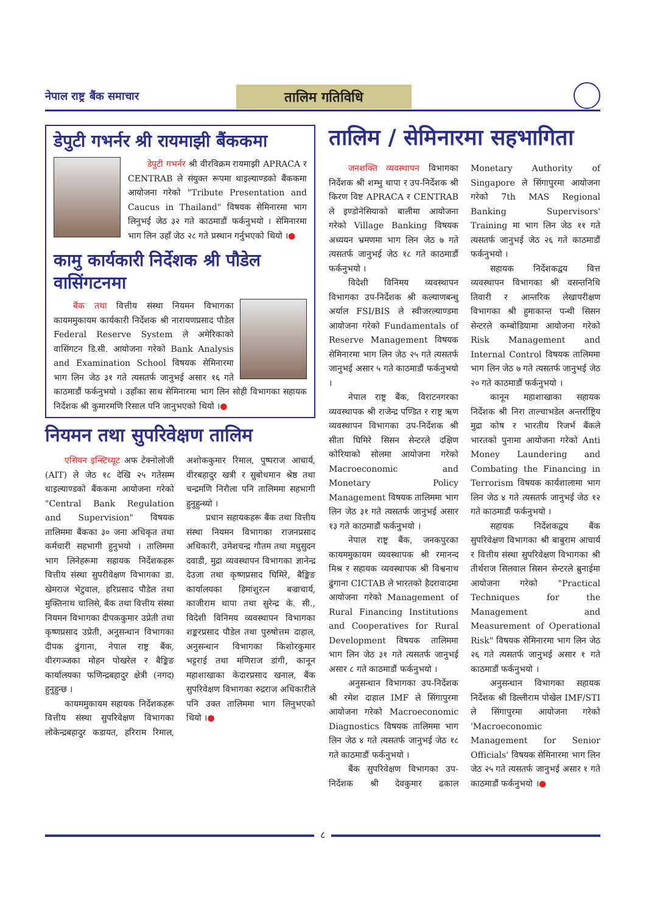नेपाल राष्ट्र बैंक समाचार
तालिम गतिविधि
डेपुटी गभर्नर श्री रायमाझी बैंककमा
डेपुटी गभर्नर श्री वीरविक्रम रायमाझी APRACA र CENTRAB ले संयुक्त रूपमा थाइल्याण्डको बैंककमा आयोजना गरेको "Tribute Presentation and Caucus in Thailand" विषयक सेमिनारमा भाग लिनुभई जेठ ३२ गते काठमाडौं फर्कनुभयो । सेमिनारमा भाग लिन उहाँ जेठ २८ गते प्रस्थान गर्नुभएको थियो ।●
कामु कार्यकारी निर्देशक श्री पौडेल वासिंगटनमा
बैंक तथा वित्तीय संस्था नियमन विभागका कायममुकायम कार्यकारी निर्देशक श्री नारायणप्रसाद पौडेल Federal Reserve System ले अमेरिकाको वासिंगटन डि.सी. आयोजना गरेको Bank Analysis and Examination School विषयक सेमिनारमा भाग लिन जेठ ३१ गते त्यसतर्फ जानुभई असार १६ गते काठमाडौं फर्कनुभयो । उहाँका साथ सेमिनारमा भाग लिन सोही विभागका सहायक निर्देशक श्री कुमारमणि रिसाल पनि जानुभएको थियो ।●
नियमन तथा सुपरिवेक्षण तालिम
एसियन इन्स्टिच्यूट अफ टेक्नोलोजी (AIT) ले जेठ १८ देखि २५ गतेसम्म थाइल्याण्डको बैंककमा आयोजना गरेको "Central Bank Regulation and Supervision" विषयक तालिममा बैंकका ३० जना अधिकृत तथा कर्मचारी सहभागी हुनुभयो । तालिममा भाग लिनेहरूमा सहायक निर्देशकहरू वित्तीय संस्था सुपरीवेक्षण विभागका डा. खेमराज भेटुवाल, हरिप्रसाद पौडेल तथा मुक्तिनाथ चालिसे, बैंक तथा वित्तीय संस्था नियमन विभागका दीपककुमार उप्रेती तथा कृष्णप्रसाद उप्रेती, अनुसन्धान विभागका दीपक ढुंगाना, नेपाल राष्ट्र बैंक, वीरगञ्जका मोहन पोखरेल र बैङ्किङ कार्यालयका फणिन्द्रबहादुर क्षेत्री (नगद) हुनुहुन्छ ।
कायममुकायम सहायक निर्देशकहरू वित्तीय संस्था सुपरिवेक्षण विभागका लोकेन्द्रबहादुर कडायत, हरिराम रिमाल, अशोककुमार रिमाल, पुष्पराज आचार्य, वीरबहादुर खत्री र सुबोधमान श्रेष्ठ तथा चन्द्रमणि निरौला पनि तालिममा सहभागी हुनुहुन्थ्यो ।
प्रधान सहायकहरू बैंक तथा वित्तीय संस्था नियमन विभागका राजनप्रसाद अधिकारी, उमेशचन्द्र गौतम तथा मधुसुदन दवाडी, मुद्रा व्यवस्थापन विभागका ज्ञानेन्द्र देउजा तथा कृष्णप्रसाद घिमिरे, बैङ्किङ कार्यालयका हिमांशुरत्न बज्राचार्य, काजीराम थापा तथा सुरेन्द्र के. सी., विदेशी विनिमय व्यवस्थापन विभागका शङ्करप्रसाद पौडेल तथा पुरुषोत्तम दाहाल, अनुसन्धान विभागका किशोरकुमार भट्टराई तथा मणिराज डांगी, कानून महाशाखाका केदारप्रसाद खनाल, बैंक सुपरिवेक्षण विभागका रुद्रराज अधिकारीले पनि उक्त तालिममा भाग लिनुभएको थियो ।●
तालिम / सेमिनारमा सहभागिता
जनशक्ति व्यवस्थापन विभागका निर्देशक श्री शम्भु थापा र उप-निर्देशक श्री किरण विष्ट APRACA र CENTRAB ले इण्डोनेसियाको बालीमा आयोजना गरेको Village Banking विषयक अध्ययन भ्रमणमा भाग लिन जेठ ७ गते त्यसतर्फ जानुभई जेठ १८ गते काठमाडौं फर्कनुभयो ।
विदेशी विनिमय व्यवस्थापन विभागका उप-निर्देशक श्री कल्याणबन्धु अर्याल FSI/BIS ले स्वीजरल्याण्डमा आयोजना गरेको Fundamentals of Reserve Management विषयक सेमिनारमा भाग लिन जेठ २५ गते त्यसतर्फ जानुभई असार ५ गते काठमाडौं फर्कनुभयो ।
नेपाल राष्ट्र बैंक, विराटनगरका व्यवस्थापक श्री राजेन्द्र पण्डित र राष्ट्र ऋण व्यवस्थापन विभागका उप-निर्देशक श्री सीता घिमिरे सिसन सेन्टरले दक्षिण कोरियाको सोलमा आयोजना गरेको Macroeconomic and Monetary Policy Management विषयक तालिममा भाग लिन जेठ ३१ गते त्यसतर्फ जानुभई असार १३ गते काठमाडौं फर्कनुभयो ।
नेपाल राष्ट्र बैंक, जनकपुरका कायममुकायम व्यवस्थापक श्री रमानन्द मिश्र र सहायक व्यवस्थापक श्री विश्वनाथ ढुंगाना CICTAB ले भारतको हैदरावादमा आयोजना गरेको Management of Rural Financing Institutions and Cooperatives for Rural Development विषयक तालिममा भाग लिन जेठ ३१ गते त्यसतर्फ जानुभई असार ८ गते काठमाडौं फर्कनुभयो ।
अनुसन्धान विभागका उप-निर्देशक श्री रमेश दाहाल IMF ले सिंगापुरमा आयोजना गरेको Macroeconomic Diagnostics विषयक तालिममा भाग लिन जेठ ४ गते त्यसतर्फ जानुभई जेठ १८ गते काठमाडौं फर्कनुभयो ।
बैंक सुपरिवेक्षण विभागका उप-निर्देशक श्री देवकुमार ढकाल Monetary Authority of Singapore ले सिंगापुरमा आयोजना गरेको 7th MAS Regional Banking Supervisors' Training मा भाग लिन जेठ ११ गते त्यसतर्फ जानुभई जेठ २६ गते काठमाडौं फर्कनुभयो ।
सहायक निर्देशकद्वय वित्त व्यवस्थापन विभागका श्री वसन्तनिधि तिवारी र आन्तरिक लेखापरीक्षण विभागका श्री हुमाकान्त पन्थी सिसन सेन्टरले कम्बोडियामा आयोजना गरेको Risk Management and Internal Control विषयक तालिममा भाग लिन जेठ ७ गते त्यसतर्फ जानुभई जेठ २० गते काठमाडौं फर्कनुभयो ।
कानून महाशाखाका सहायक निर्देशक श्री निरा ताल्चाभडेल अन्तर्राष्ट्रिय मुद्रा कोष र भारतीय रिजर्भ बैंकले भारतको पुनामा आयोजना गरेको Anti Money Laundering and Combating the Financing in Terrorism विषयक कार्यशालामा भाग लिन जेठ ४ गते त्यसतर्फ जानुभई जेठ १२ गते काठमाडौं फर्कनुभयो ।
सहायक निर्देशकद्वय बैंक सुपरिवेक्षण विभागका श्री बाबुराम आचार्य र वित्तीय संस्था सुपरिवेक्षण विभागका श्री तीर्थराज सिलवाल सिसन सेन्टरले ब्रुनाईमा आयोजना गरेको "Practical Techniques for the Management and Measurement of Operational Risk" विषयक सेमिनारमा भाग लिन जेठ २६ गते त्यसतर्फ जानुभई असार १ गते काठमाडौं फर्कनुभयो ।
अनुसन्धान विभागका सहायक निर्देशक श्री डिल्लीराम पोखेल IMF/STI ले सिंगापुरमा आयोजना गरेको 'Macroeconomic Management for Senior Officials' विषयक सेमिनारमा भाग लिन जेठ २५ गते त्यसतर्फ जानुभई असार १ गते काठमाडौं फर्कनुभयो ।●
८